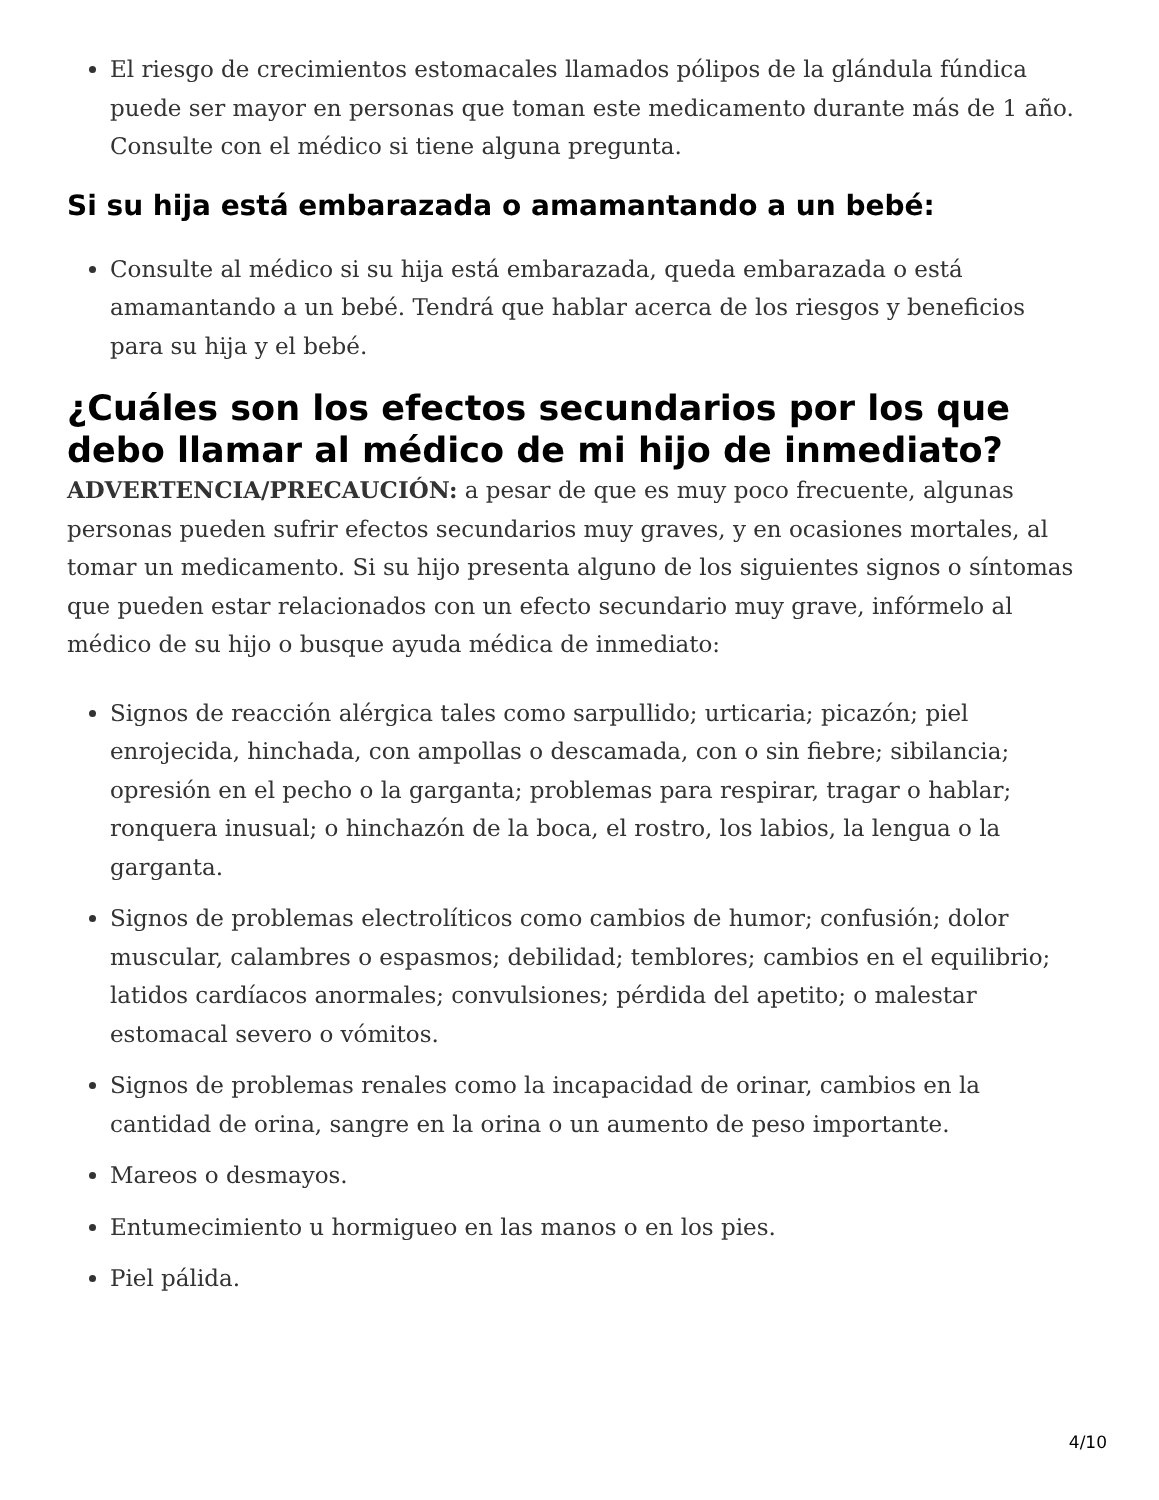El riesgo de crecimientos estomacales llamados pólipos de la glándula fúndica puede ser mayor en personas que toman este medicamento durante más de 1 año. Consulte con el médico si tiene alguna pregunta.
Si su hija está embarazada o amamantando a un bebé:
Consulte al médico si su hija está embarazada, queda embarazada o está amamantando a un bebé. Tendrá que hablar acerca de los riesgos y beneficios para su hija y el bebé.
¿Cuáles son los efectos secundarios por los que debo llamar al médico de mi hijo de inmediato?
ADVERTENCIA/PRECAUCIÓN: a pesar de que es muy poco frecuente, algunas personas pueden sufrir efectos secundarios muy graves, y en ocasiones mortales, al tomar un medicamento. Si su hijo presenta alguno de los siguientes signos o síntomas que pueden estar relacionados con un efecto secundario muy grave, infórmelo al médico de su hijo o busque ayuda médica de inmediato:
Signos de reacción alérgica tales como sarpullido; urticaria; picazón; piel enrojecida, hinchada, con ampollas o descamada, con o sin fiebre; sibilancia; opresión en el pecho o la garganta; problemas para respirar, tragar o hablar; ronquera inusual; o hinchazón de la boca, el rostro, los labios, la lengua o la garganta.
Signos de problemas electrolíticos como cambios de humor; confusión; dolor muscular, calambres o espasmos; debilidad; temblores; cambios en el equilibrio; latidos cardíacos anormales; convulsiones; pérdida del apetito; o malestar estomacal severo o vómitos.
Signos de problemas renales como la incapacidad de orinar, cambios en la cantidad de orina, sangre en la orina o un aumento de peso importante.
Mareos o desmayos.
Entumecimiento u hormigueo en las manos o en los pies.
Piel pálida.
4/10